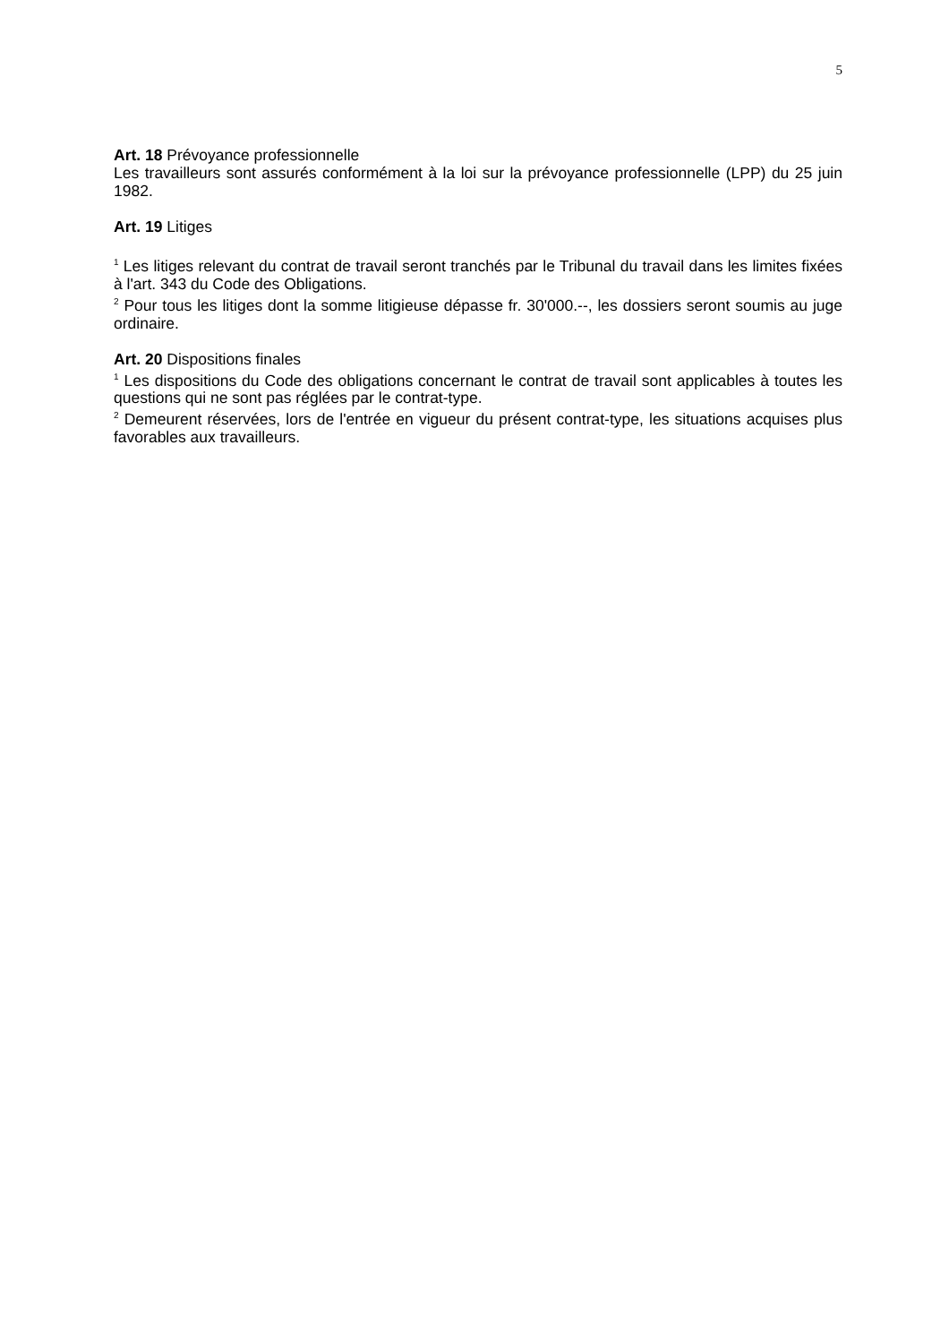5
Art. 18 Prévoyance professionnelle
Les travailleurs sont assurés conformément à la loi sur la prévoyance professionnelle (LPP) du 25 juin 1982.
Art. 19 Litiges
<sup>1</sup> Les litiges relevant du contrat de travail seront tranchés par le Tribunal du travail dans les limites fixées à l'art. 343 du Code des Obligations.
<sup>2</sup> Pour tous les litiges dont la somme litigieuse dépasse fr. 30'000.--, les dossiers seront soumis au juge ordinaire.
Art. 20 Dispositions finales
<sup>1</sup> Les dispositions du Code des obligations concernant le contrat de travail sont applicables à toutes les questions qui ne sont pas réglées par le contrat-type.
<sup>2</sup> Demeurent réservées, lors de l'entrée en vigueur du présent contrat-type, les situations acquises plus favorables aux travailleurs.